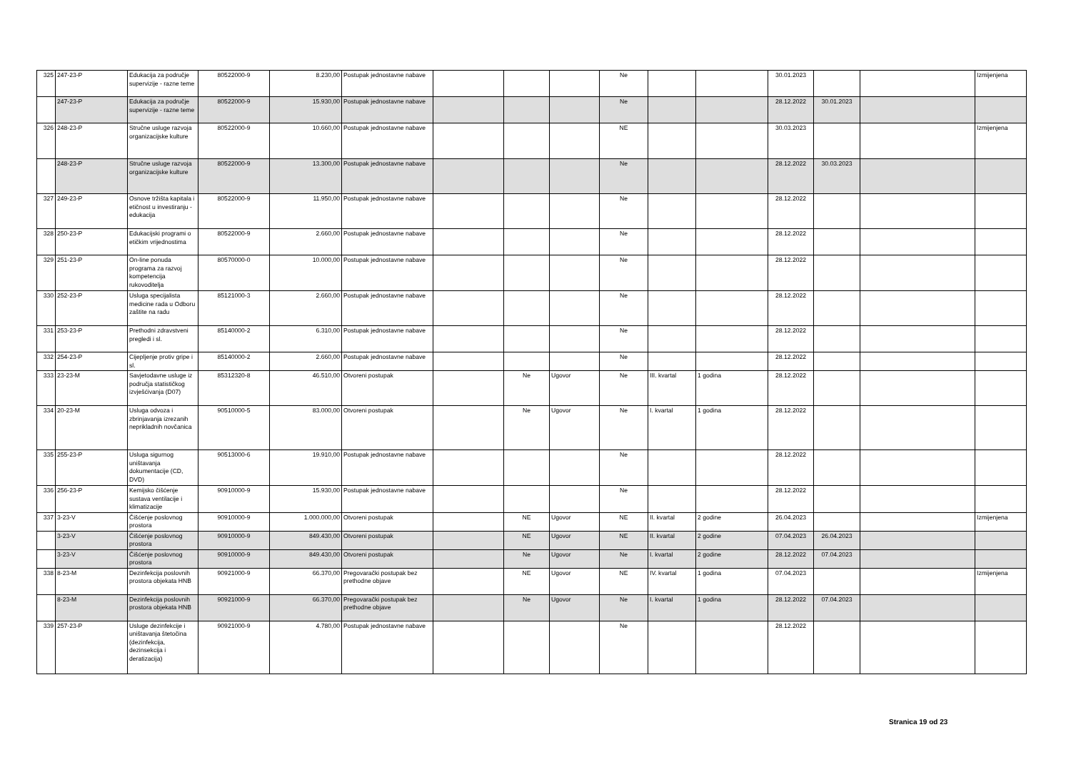| 325 | 247-23-P | Edukacija za područje supervizije - razne teme | 80522000-9 | 8.230,00 | Postupak jednostavne nabave | | | | Ne | | | 30.01.2023 | | | Izmijenjena |
| | 247-23-P | Edukacija za područje supervizije - razne teme | 80522000-9 | 15.930,00 | Postupak jednostavne nabave | | | | Ne | | | 28.12.2022 | 30.01.2023 | | |
| 326 | 248-23-P | Stručne usluge razvoja organizacijske kulture | 80522000-9 | 10.660,00 | Postupak jednostavne nabave | | | | NE | | | 30.03.2023 | | | Izmijenjena |
| | 248-23-P | Stručne usluge razvoja organizacijske kulture | 80522000-9 | 13.300,00 | Postupak jednostavne nabave | | | | Ne | | | 28.12.2022 | 30.03.2023 | | |
| 327 | 249-23-P | Osnove tržišta kapitala i etičnost u investiranju - edukacija | 80522000-9 | 11.950,00 | Postupak jednostavne nabave | | | | Ne | | | 28.12.2022 | | | |
| 328 | 250-23-P | Edukacijski programi o etičkim vrijednostima | 80522000-9 | 2.660,00 | Postupak jednostavne nabave | | | | Ne | | | 28.12.2022 | | | |
| 329 | 251-23-P | On-line ponuda programa za razvoj kompetencija rukovoditelja | 80570000-0 | 10.000,00 | Postupak jednostavne nabave | | | | Ne | | | 28.12.2022 | | | |
| 330 | 252-23-P | Usluga specijalista medicine rada u Odboru zaštite na radu | 85121000-3 | 2.660,00 | Postupak jednostavne nabave | | | | Ne | | | 28.12.2022 | | | |
| 331 | 253-23-P | Prethodni zdravstveni pregledi i sl. | 85140000-2 | 6.310,00 | Postupak jednostavne nabave | | | | Ne | | | 28.12.2022 | | | |
| 332 | 254-23-P | Cijepljenje protiv gripe i sl. | 85140000-2 | 2.660,00 | Postupak jednostavne nabave | | | | Ne | | | 28.12.2022 | | | |
| 333 | 23-23-M | Savjetodavne usluge iz područja statističkog izvješćivanja (D07) | 85312320-8 | 46.510,00 | Otvoreni postupak | | Ne | Ugovor | Ne | III. kvartal | 1 godina | 28.12.2022 | | | |
| 334 | 20-23-M | Usluga odvoza i zbrinjavanja izrezanih neprikladnih novčanica | 90510000-5 | 83.000,00 | Otvoreni postupak | | Ne | Ugovor | Ne | I. kvartal | 1 godina | 28.12.2022 | | | |
| 335 | 255-23-P | Usluga sigurnog uništavanja dokumentacije (CD, DVD) | 90513000-6 | 19.910,00 | Postupak jednostavne nabave | | | | Ne | | | 28.12.2022 | | | |
| 336 | 256-23-P | Kemijsko čišćenje sustava ventilacije i klimatizacije | 90910000-9 | 15.930,00 | Postupak jednostavne nabave | | | | Ne | | | 28.12.2022 | | | |
| 337 | 3-23-V | Čišćenje poslovnog prostora | 90910000-9 | 1.000.000,00 | Otvoreni postupak | | NE | Ugovor | NE | II. kvartal | 2 godine | 26.04.2023 | | | Izmijenjena |
| | 3-23-V | Čišćenje poslovnog prostora | 90910000-9 | 849.430,00 | Otvoreni postupak | | NE | Ugovor | NE | II. kvartal | 2 godine | 07.04.2023 | 26.04.2023 | | |
| | 3-23-V | Čišćenje poslovnog prostora | 90910000-9 | 849.430,00 | Otvoreni postupak | | Ne | Ugovor | Ne | I. kvartal | 2 godine | 28.12.2022 | 07.04.2023 | | |
| 338 | 8-23-M | Dezinfekcija poslovnih prostora objekata HNB | 90921000-9 | 66.370,00 | Pregovarački postupak bez prethodne objave | | NE | Ugovor | NE | IV. kvartal | 1 godina | 07.04.2023 | | | Izmijenjena |
| | 8-23-M | Dezinfekcija poslovnih prostora objekata HNB | 90921000-9 | 66.370,00 | Pregovarački postupak bez prethodne objave | | Ne | Ugovor | Ne | I. kvartal | 1 godina | 28.12.2022 | 07.04.2023 | | |
| 339 | 257-23-P | Usluge dezinfekcije i uništavanja štetočina (dezinfekcija, dezinsekcija i deratizacija) | 90921000-9 | 4.780,00 | Postupak jednostavne nabave | | | | Ne | | | 28.12.2022 | | | |
Stranica 19 od 23